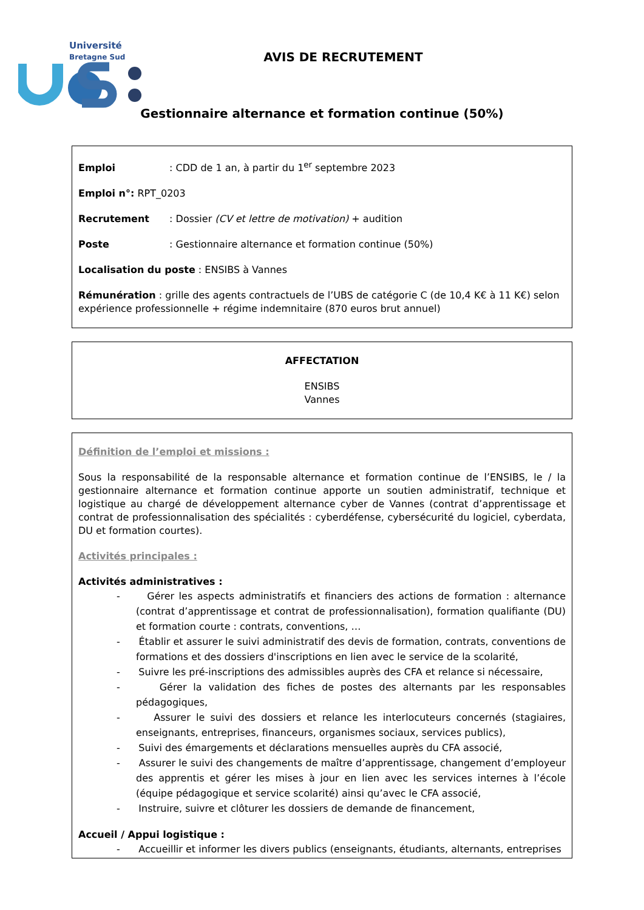Université
Bretagne Sud
AVIS DE RECRUTEMENT
Gestionnaire alternance et formation continue (50%)
Emploi : CDD de 1 an, à partir du 1<sup>er</sup> septembre 2023
Emploi n°: RPT_0203
Recrutement : Dossier (CV et lettre de motivation) + audition
Poste : Gestionnaire alternance et formation continue (50%)
Localisation du poste : ENSIBS à Vannes
Rémunération : grille des agents contractuels de l’UBS de catégorie C (de 10,4 K€ à 11 K€) selon expérience professionnelle + régime indemnitaire (870 euros brut annuel)
AFFECTATION
ENSIBS
Vannes
Définition de l’emploi et missions :
Sous la responsabilité de la responsable alternance et formation continue de l’ENSIBS, le / la gestionnaire alternance et formation continue apporte un soutien administratif, technique et logistique au chargé de développement alternance cyber de Vannes (contrat d’apprentissage et contrat de professionnalisation des spécialités : cyberdéfense, cybersécurité du logiciel, cyberdata, DU et formation courtes).
Activités principales :
Activités administratives :
- Gérer les aspects administratifs et financiers des actions de formation : alternance (contrat d’apprentissage et contrat de professionnalisation), formation qualifiante (DU) et formation courte : contrats, conventions, …
- Établir et assurer le suivi administratif des devis de formation, contrats, conventions de formations et des dossiers d'inscriptions en lien avec le service de la scolarité,
- Suivre les pré-inscriptions des admissibles auprès des CFA et relance si nécessaire,
- Gérer la validation des fiches de postes des alternants par les responsables pédagogiques,
- Assurer le suivi des dossiers et relance les interlocuteurs concernés (stagiaires, enseignants, entreprises, financeurs, organismes sociaux, services publics),
- Suivi des émargements et déclarations mensuelles auprès du CFA associé,
- Assurer le suivi des changements de maître d’apprentissage, changement d’employeur des apprentis et gérer les mises à jour en lien avec les services internes à l’école (équipe pédagogique et service scolarité) ainsi qu’avec le CFA associé,
- Instruire, suivre et clôturer les dossiers de demande de financement,
Accueil / Appui logistique :
- Accueillir et informer les divers publics (enseignants, étudiants, alternants, entreprises